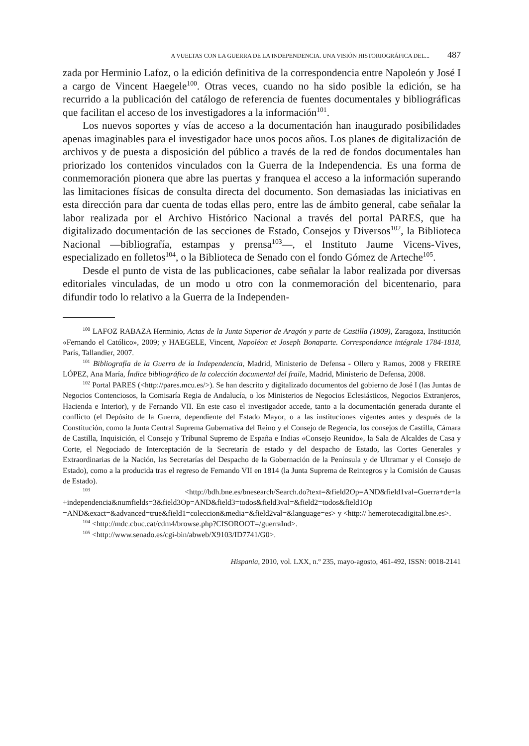A VUELTAS CON LA GUERRA DE LA INDEPENDENCIA. UNA VISIÓN HISTORIOGRÁFICA DEL... 487
zada por Herminio Lafoz, o la edición definitiva de la correspondencia entre Napoleón y José I a cargo de Vincent Haegele<sup>100</sup>. Otras veces, cuando no ha sido posible la edición, se ha recurrido a la publicación del catálogo de referencia de fuentes documentales y bibliográficas que facilitan el acceso de los investigadores a la información<sup>101</sup>.
Los nuevos soportes y vías de acceso a la documentación han inaugurado posibilidades apenas imaginables para el investigador hace unos pocos años. Los planes de digitalización de archivos y de puesta a disposición del público a través de la red de fondos documentales han priorizado los contenidos vinculados con la Guerra de la Independencia. Es una forma de conmemoración pionera que abre las puertas y franquea el acceso a la información superando las limitaciones físicas de consulta directa del documento. Son demasiadas las iniciativas en esta dirección para dar cuenta de todas ellas pero, entre las de ámbito general, cabe señalar la labor realizada por el Archivo Histórico Nacional a través del portal PARES, que ha digitalizado documentación de las secciones de Estado, Consejos y Diversos<sup>102</sup>, la Biblioteca Nacional —bibliografía, estampas y prensa<sup>103</sup>—, el Instituto Jaume Vicens-Vives, especializado en folletos<sup>104</sup>, o la Biblioteca de Senado con el fondo Gómez de Arteche<sup>105</sup>.
Desde el punto de vista de las publicaciones, cabe señalar la labor realizada por diversas editoriales vinculadas, de un modo u otro con la conmemoración del bicentenario, para difundir todo lo relativo a la Guerra de la Independen-
<sup>100</sup> LAFOZ RABAZA Herminio, Actas de la Junta Superior de Aragón y parte de Castilla (1809), Zaragoza, Institución «Fernando el Católico», 2009; y HAEGELE, Vincent, Napoléon et Joseph Bonaparte. Correspondance intégrale 1784-1818, París, Tallandier, 2007.
<sup>101</sup> Bibliografía de la Guerra de la Independencia, Madrid, Ministerio de Defensa - Ollero y Ramos, 2008 y FREIRE LÓPEZ, Ana María, Índice bibliográfico de la colección documental del fraile, Madrid, Ministerio de Defensa, 2008.
<sup>102</sup> Portal PARES (<http://pares.mcu.es/>). Se han descrito y digitalizado documentos del gobierno de José I (las Juntas de Negocios Contenciosos, la Comisaría Regia de Andalucía, o los Ministerios de Negocios Eclesiásticos, Negocios Extranjeros, Hacienda e Interior), y de Fernando VII. En este caso el investigador accede, tanto a la documentación generada durante el conflicto (el Depósito de la Guerra, dependiente del Estado Mayor, o a las instituciones vigentes antes y después de la Constitución, como la Junta Central Suprema Gubernativa del Reino y el Consejo de Regencia, los consejos de Castilla, Cámara de Castilla, Inquisición, el Consejo y Tribunal Supremo de España e Indias «Consejo Reunido», la Sala de Alcaldes de Casa y Corte, el Negociado de Interceptación de la Secretaría de estado y del despacho de Estado, las Cortes Generales y Extraordinarias de la Nación, las Secretarías del Despacho de la Gobernación de la Península y de Ultramar y el Consejo de Estado), como a la producida tras el regreso de Fernando VII en 1814 (la Junta Suprema de Reintegros y la Comisión de Causas de Estado).
<sup>103</sup> <http://bdh.bne.es/bnesearch/Search.do?text=&field2Op=AND&field1val=Guerra+de+la +independencia&numfields=3&field3Op=AND&field3=todos&field3val=&field2=todos&field1Op =AND&exact=&advanced=true&field1=coleccion&media=&field2val=&language=es> y <http:// hemerotecadigital.bne.es>.
<sup>104</sup> <http://mdc.cbuc.cat/cdm4/browse.php?CISOROOT=/guerraInd>.
<sup>105</sup> <http://www.senado.es/cgi-bin/abweb/X9103/ID7741/G0>.
Hispania, 2010, vol. LXX, n.º 235, mayo-agosto, 461-492, ISSN: 0018-2141